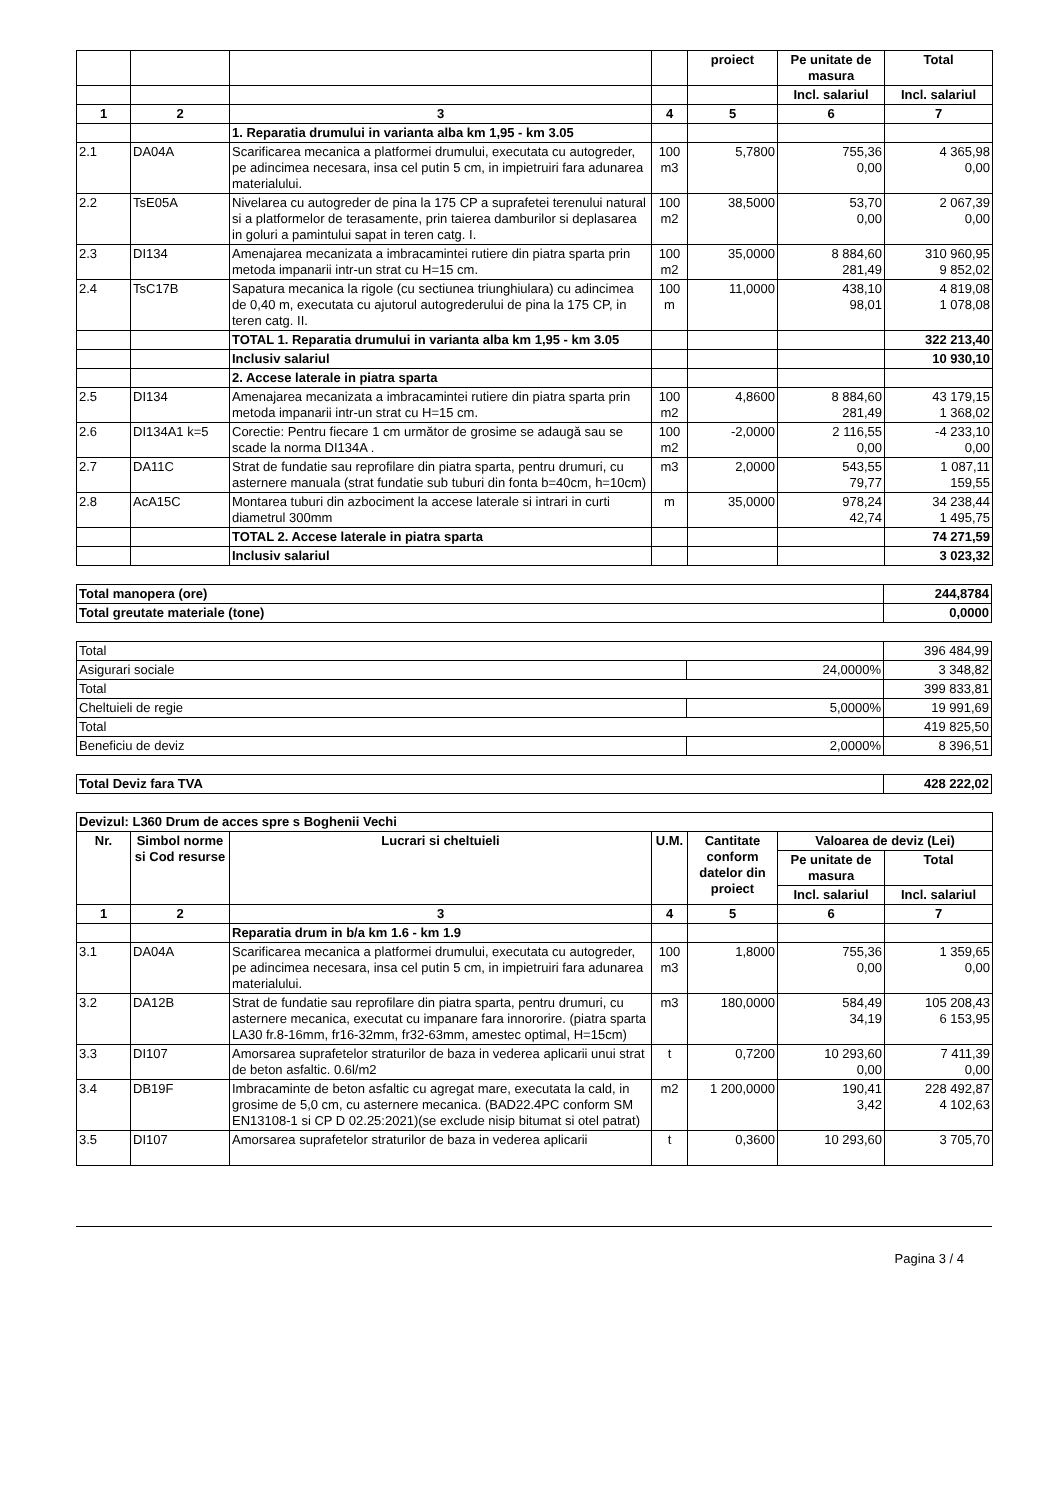| | | | | proiect | Pe unitate de masura | Total |
| | | | | | Incl. salariul | Incl. salariul |
| 1 | 2 | 3 | 4 | 5 | 6 | 7 |
| | | 1. Reparatia drumului in varianta alba km 1,95 - km 3.05 | | | | |
| 2.1 | DA04A | Scarificarea mecanica a platformei drumului, executata cu autogreder, pe adincimea necesara, insa cel putin 5 cm, in impietruiri fara adunarea materialului. | 100 m3 | 5,7800 | 755,36 0,00 | 4 365,98 0,00 |
| 2.2 | TsE05A | Nivelarea cu autogreder de pina la 175 CP a suprafetei terenului natural si a platformelor de terasamente, prin taierea damburilor si deplasarea in goluri a pamintului sapat in teren catg. I. | 100 m2 | 38,5000 | 53,70 0,00 | 2 067,39 0,00 |
| 2.3 | DI134 | Amenajarea mecanizata a imbracamintei rutiere din piatra sparta prin metoda impanarii intr-un strat cu H=15 cm. | 100 m2 | 35,0000 | 8 884,60 281,49 | 310 960,95 9 852,02 |
| 2.4 | TsC17B | Sapatura mecanica la rigole (cu sectiunea triunghiulara) cu adincimea de 0,40 m, executata cu ajutorul autogrederului de pina la 175 CP, in teren catg. II. | 100 m | 11,0000 | 438,10 98,01 | 4 819,08 1 078,08 |
| | | TOTAL 1. Reparatia drumului in varianta alba km 1,95 - km 3.05 | | | | 322 213,40 |
| | | Inclusiv salariul | | | | 10 930,10 |
| | | 2. Accese laterale in piatra sparta | | | | |
| 2.5 | DI134 | Amenajarea mecanizata a imbracamintei rutiere din piatra sparta prin metoda impanarii intr-un strat cu H=15 cm. | 100 m2 | 4,8600 | 8 884,60 281,49 | 43 179,15 1 368,02 |
| 2.6 | DI134A1 k=5 | Corectie: Pentru fiecare 1 cm următor de grosime se adaugă sau se scade la norma DI134A . | 100 m2 | -2,0000 | 2 116,55 0,00 | -4 233,10 0,00 |
| 2.7 | DA11C | Strat de fundatie sau reprofilare din piatra sparta, pentru drumuri, cu asternere manuala (strat fundatie sub tuburi din fonta b=40cm, h=10cm) | m3 | 2,0000 | 543,55 79,77 | 1 087,11 159,55 |
| 2.8 | AcA15C | Montarea tuburi din azbociment la accese laterale si intrari in curti diametrul 300mm | m | 35,0000 | 978,24 42,74 | 34 238,44 1 495,75 |
| | | TOTAL 2. Accese laterale in piatra sparta | | | | 74 271,59 |
| | | Inclusiv salariul | | | | 3 023,32 |
| Total manopera (ore) | 244,8784 |
| Total greutate materiale (tone) | 0,0000 |
| Total | | 396 484,99 |
| Asigurari sociale | 24,0000% | 3 348,82 |
| Total | | 399 833,81 |
| Cheltuieli de regie | 5,0000% | 19 991,69 |
| Total | | 419 825,50 |
| Beneficiu de deviz | 2,0000% | 8 396,51 |
| Total Deviz fara TVA | 428 222,02 |
| Devizul: L360 Drum de acces spre s Boghenii Vechi | | | | | | |
| Nr. | Simbol norme si Cod resurse | Lucrari si cheltuieli | U.M. | Cantitate conform datelor din proiect | Valoarea de deviz (Lei) | |
| | | | | | Pe unitate de masura | Total |
| | | | | | Incl. salariul | Incl. salariul |
| 1 | 2 | 3 | 4 | 5 | 6 | 7 |
| | | Reparatia drum in b/a km 1.6 - km 1.9 | | | | |
| 3.1 | DA04A | Scarificarea mecanica a platformei drumului, executata cu autogreder, pe adincimea necesara, insa cel putin 5 cm, in impietruiri fara adunarea materialului. | 100 m3 | 1,8000 | 755,36 0,00 | 1 359,65 0,00 |
| 3.2 | DA12B | Strat de fundatie sau reprofilare din piatra sparta, pentru drumuri, cu asternere mecanica, executat cu impanare fara innororire. (piatra sparta LA30 fr.8-16mm, fr16-32mm, fr32-63mm, amestec optimal, H=15cm) | m3 | 180,0000 | 584,49 34,19 | 105 208,43 6 153,95 |
| 3.3 | DI107 | Amorsarea suprafetelor straturilor de baza in vederea aplicarii unui strat de beton asfaltic. 0.6l/m2 | t | 0,7200 | 10 293,60 0,00 | 7 411,39 0,00 |
| 3.4 | DB19F | Imbracaminte de beton asfaltic cu agregat mare, executata la cald, in grosime de 5,0 cm, cu asternere mecanica. (BAD22.4PC conform SM EN13108-1 si CP D 02.25:2021)(se exclude nisip bitumat si otel patrat) | m2 | 1 200,0000 | 190,41 3,42 | 228 492,87 4 102,63 |
| 3.5 | DI107 | Amorsarea suprafetelor straturilor de baza in vederea aplicarii | t | 0,3600 | 10 293,60 | 3 705,70 |
Pagina 3 / 4